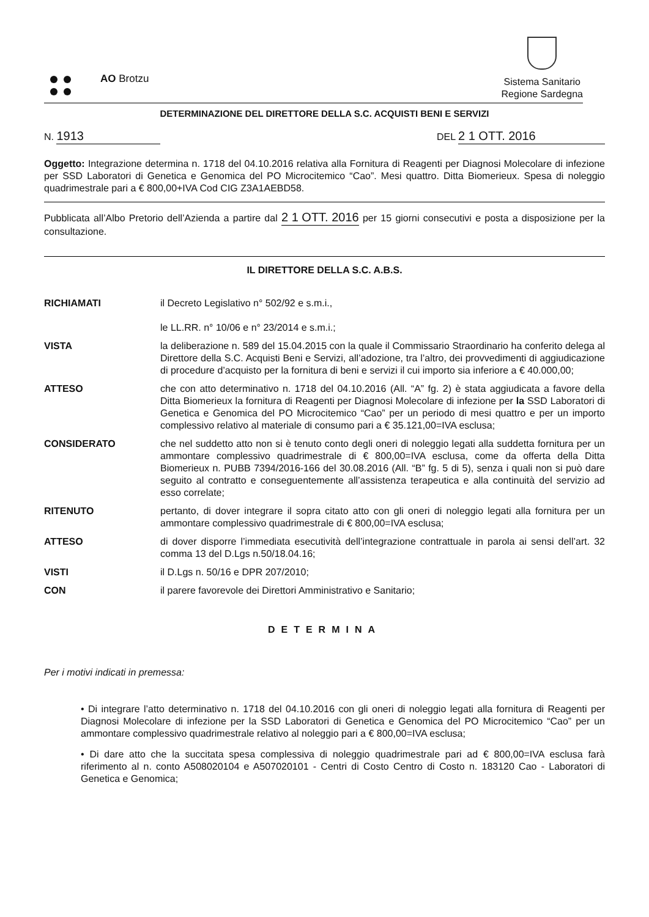AO Brotzu
Sistema Sanitario
Regione Sardegna
DETERMINAZIONE DEL DIRETTORE DELLA S.C. ACQUISTI BENI E SERVIZI
N. 1913 DEL 2 1 OTT. 2016
Oggetto: Integrazione determina n. 1718 del 04.10.2016 relativa alla Fornitura di Reagenti per Diagnosi Molecolare di infezione per SSD Laboratori di Genetica e Genomica del PO Microcitemico “Cao”. Mesi quattro. Ditta Biomerieux. Spesa di noleggio quadrimestrale pari a € 800,00+IVA Cod CIG Z3A1AEBD58.
Pubblicata all’Albo Pretorio dell’Azienda a partire dal 2 1 OTT. 2016 per 15 giorni consecutivi e posta a disposizione per la consultazione.
IL DIRETTORE DELLA S.C. A.B.S.
RICHIAMATI il Decreto Legislativo n° 502/92 e s.m.i.,
le LL.RR. n° 10/06 e n° 23/2014 e s.m.i.;
VISTA la deliberazione n. 589 del 15.04.2015 con la quale il Commissario Straordinario ha conferito delega al Direttore della S.C. Acquisti Beni e Servizi, all’adozione, tra l’altro, dei provvedimenti di aggiudicazione di procedure d’acquisto per la fornitura di beni e servizi il cui importo sia inferiore a € 40.000,00;
ATTESO che con atto determinativo n. 1718 del 04.10.2016 (All. “A” fg. 2) è stata aggiudicata a favore della Ditta Biomerieux la fornitura di Reagenti per Diagnosi Molecolare di infezione per la SSD Laboratori di Genetica e Genomica del PO Microcitemico “Cao” per un periodo di mesi quattro e per un importo complessivo relativo al materiale di consumo pari a € 35.121,00=IVA esclusa;
CONSIDERATO che nel suddetto atto non si è tenuto conto degli oneri di noleggio legati alla suddetta fornitura per un ammontare complessivo quadrimestrale di € 800,00=IVA esclusa, come da offerta della Ditta Biomerieux n. PUBB 7394/2016-166 del 30.08.2016 (All. “B” fg. 5 di 5), senza i quali non si può dare seguito al contratto e conseguentemente all’assistenza terapeutica e alla continuità del servizio ad esso correlate;
RITENUTO pertanto, di dover integrare il sopra citato atto con gli oneri di noleggio legati alla fornitura per un ammontare complessivo quadrimestrale di € 800,00=IVA esclusa;
ATTESO di dover disporre l’immediata esecutività dell’integrazione contrattuale in parola ai sensi dell’art. 32 comma 13 del D.Lgs n.50/18.04.16;
VISTI il D.Lgs n. 50/16 e DPR 207/2010;
CON il parere favorevole dei Direttori Amministrativo e Sanitario;
DETERMINA
Per i motivi indicati in premessa:
• Di integrare l’atto determinativo n. 1718 del 04.10.2016 con gli oneri di noleggio legati alla fornitura di Reagenti per Diagnosi Molecolare di infezione per la SSD Laboratori di Genetica e Genomica del PO Microcitemico “Cao” per un ammontare complessivo quadrimestrale relativo al noleggio pari a € 800,00=IVA esclusa;
• Di dare atto che la succitata spesa complessiva di noleggio quadrimestrale pari ad € 800,00=IVA esclusa farà riferimento al n. conto A508020104 e A507020101 - Centri di Costo Centro di Costo n. 183120 Cao - Laboratori di Genetica e Genomica;